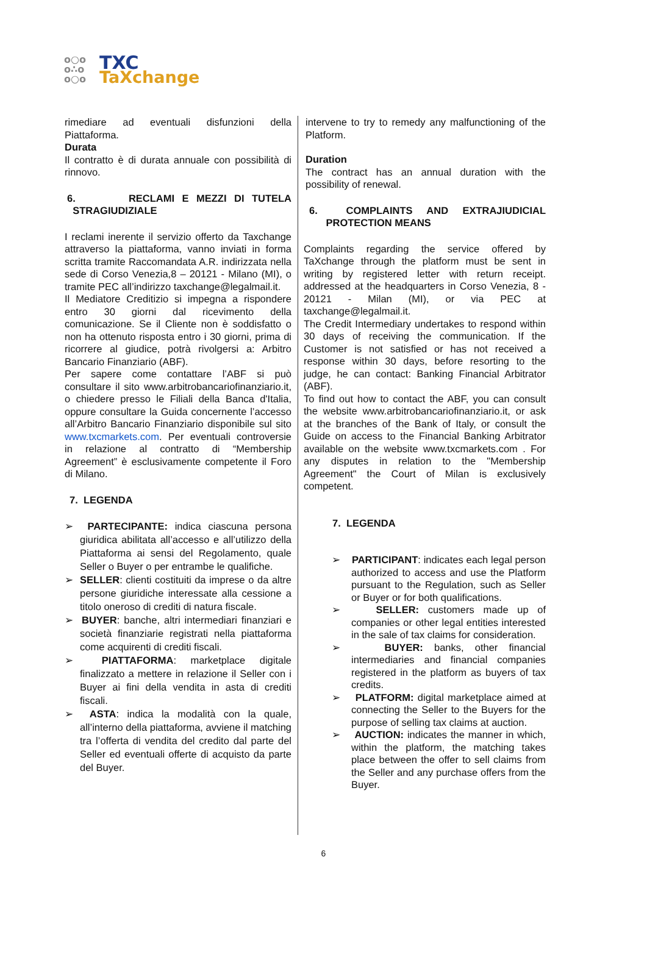o○o
o∴o
o○o
TXC
TaXchange
rimediare ad eventuali disfunzioni della Piattaforma.
Durata
Il contratto è di durata annuale con possibilità di rinnovo.
6. RECLAMI E MEZZI DI TUTELA STRAGIUDIZIALE
I reclami inerente il servizio offerto da Taxchange attraverso la piattaforma, vanno inviati in forma scritta tramite Raccomandata A.R. indirizzata nella sede di Corso Venezia,8 – 20121 - Milano (MI), o tramite PEC all’indirizzo taxchange@legalmail.it.
Il Mediatore Creditizio si impegna a rispondere entro 30 giorni dal ricevimento della comunicazione. Se il Cliente non è soddisfatto o non ha ottenuto risposta entro i 30 giorni, prima di ricorrere al giudice, potrà rivolgersi a: Arbitro Bancario Finanziario (ABF).
Per sapere come contattare l’ABF si può consultare il sito www.arbitrobancariofinanziario.it, o chiedere presso le Filiali della Banca d'Italia, oppure consultare la Guida concernente l’accesso all’Arbitro Bancario Finanziario disponibile sul sito www.txcmarkets.com. Per eventuali controversie in relazione al contratto di “Membership Agreement” è esclusivamente competente il Foro di Milano.
7. LEGENDA
➢ PARTECIPANTE: indica ciascuna persona giuridica abilitata all’accesso e all’utilizzo della Piattaforma ai sensi del Regolamento, quale Seller o Buyer o per entrambe le qualifiche.
➢ SELLER: clienti costituiti da imprese o da altre persone giuridiche interessate alla cessione a titolo oneroso di crediti di natura fiscale.
➢ BUYER: banche, altri intermediari finanziari e società finanziarie registrati nella piattaforma come acquirenti di crediti fiscali.
➢ PIATTAFORMA: marketplace digitale finalizzato a mettere in relazione il Seller con i Buyer ai fini della vendita in asta di crediti fiscali.
➢ ASTA: indica la modalità con la quale, all’interno della piattaforma, avviene il matching tra l’offerta di vendita del credito dal parte del Seller ed eventuali offerte di acquisto da parte del Buyer.
intervene to try to remedy any malfunctioning of the Platform.
Duration
The contract has an annual duration with the possibility of renewal.
6. COMPLAINTS AND EXTRAJIUDICIAL PROTECTION MEANS
Complaints regarding the service offered by TaXchange through the platform must be sent in writing by registered letter with return receipt. addressed at the headquarters in Corso Venezia, 8 - 20121 - Milan (MI), or via PEC at taxchange@legalmail.it.
The Credit Intermediary undertakes to respond within 30 days of receiving the communication. If the Customer is not satisfied or has not received a response within 30 days, before resorting to the judge, he can contact: Banking Financial Arbitrator (ABF).
To find out how to contact the ABF, you can consult the website www.arbitrobancariofinanziario.it, or ask at the branches of the Bank of Italy, or consult the Guide on access to the Financial Banking Arbitrator available on the website www.txcmarkets.com . For any disputes in relation to the "Membership Agreement" the Court of Milan is exclusively competent.
7. LEGENDA
➢ PARTICIPANT: indicates each legal person authorized to access and use the Platform pursuant to the Regulation, such as Seller or Buyer or for both qualifications.
➢ SELLER: customers made up of companies or other legal entities interested in the sale of tax claims for consideration.
➢ BUYER: banks, other financial intermediaries and financial companies registered in the platform as buyers of tax credits.
➢ PLATFORM: digital marketplace aimed at connecting the Seller to the Buyers for the purpose of selling tax claims at auction.
➢ AUCTION: indicates the manner in which, within the platform, the matching takes place between the offer to sell claims from the Seller and any purchase offers from the Buyer.
6